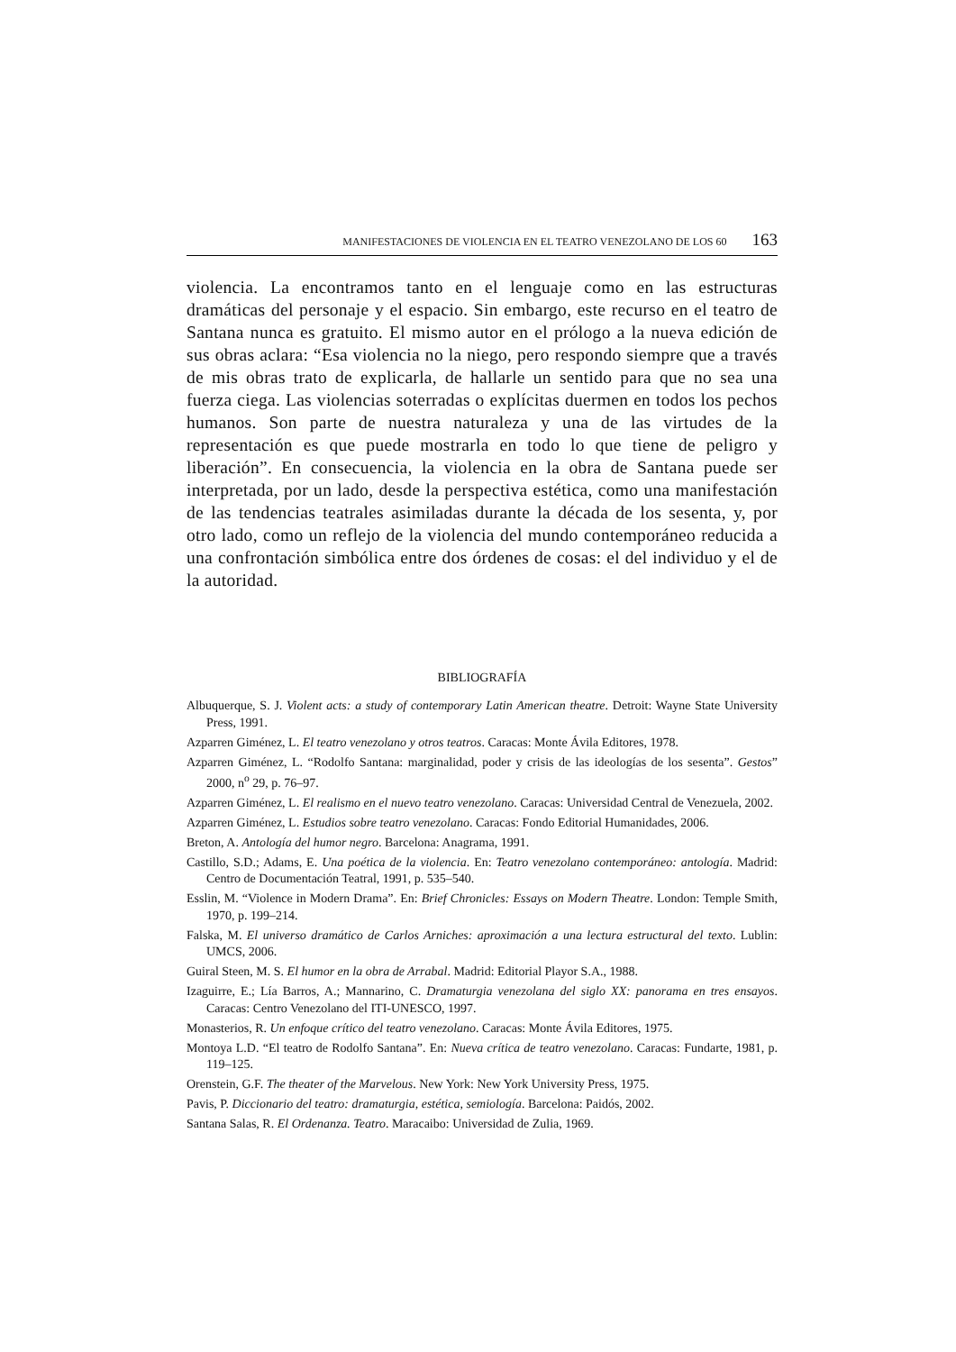MANIFESTACIONES DE VIOLENCIA EN EL TEATRO VENEZOLANO DE LOS 60 163
violencia. La encontramos tanto en el lenguaje como en las estructuras dramáticas del personaje y el espacio. Sin embargo, este recurso en el teatro de Santana nunca es gratuito. El mismo autor en el prólogo a la nueva edición de sus obras aclara: “Esa violencia no la niego, pero respondo siempre que a través de mis obras trato de explicarla, de hallarle un sentido para que no sea una fuerza ciega. Las violencias soterradas o explícitas duermen en todos los pechos humanos. Son parte de nuestra naturaleza y una de las virtudes de la representación es que puede mostrarla en todo lo que tiene de peligro y liberación”. En consecuencia, la violencia en la obra de Santana puede ser interpretada, por un lado, desde la perspectiva estética, como una manifestación de las tendencias teatrales asimiladas durante la década de los sesenta, y, por otro lado, como un reflejo de la violencia del mundo contemporáneo reducida a una confrontación simbólica entre dos órdenes de cosas: el del individuo y el de la autoridad.
BIBLIOGRAFÍA
Albuquerque, S. J. Violent acts: a study of contemporary Latin American theatre. Detroit: Wayne State University Press, 1991.
Azparren Giménez, L. El teatro venezolano y otros teatros. Caracas: Monte Ávila Editores, 1978.
Azparren Giménez, L. “Rodolfo Santana: marginalidad, poder y crisis de las ideologías de los sesenta”. Gestos” 2000, n<sup>o</sup> 29, p. 76–97.
Azparren Giménez, L. El realismo en el nuevo teatro venezolano. Caracas: Universidad Central de Venezuela, 2002.
Azparren Giménez, L. Estudios sobre teatro venezolano. Caracas: Fondo Editorial Humanidades, 2006.
Breton, A. Antología del humor negro. Barcelona: Anagrama, 1991.
Castillo, S.D.; Adams, E. Una poética de la violencia. En: Teatro venezolano contemporáneo: antología. Madrid: Centro de Documentación Teatral, 1991, p. 535–540.
Esslin, M. “Violence in Modern Drama”. En: Brief Chronicles: Essays on Modern Theatre. London: Temple Smith, 1970, p. 199–214.
Falska, M. El universo dramático de Carlos Arniches: aproximación a una lectura estructural del texto. Lublin: UMCS, 2006.
Guiral Steen, M. S. El humor en la obra de Arrabal. Madrid: Editorial Playor S.A., 1988.
Izaguirre, E.; Lía Barros, A.; Mannarino, C. Dramaturgia venezolana del siglo XX: panorama en tres ensayos. Caracas: Centro Venezolano del ITI-UNESCO, 1997.
Monasterios, R. Un enfoque crítico del teatro venezolano. Caracas: Monte Ávila Editores, 1975.
Montoya L.D. “El teatro de Rodolfo Santana”. En: Nueva crítica de teatro venezolano. Caracas: Fundarte, 1981, p. 119–125.
Orenstein, G.F. The theater of the Marvelous. New York: New York University Press, 1975.
Pavis, P. Diccionario del teatro: dramaturgia, estética, semiología. Barcelona: Paidós, 2002.
Santana Salas, R. El Ordenanza. Teatro. Maracaibo: Universidad de Zulia, 1969.